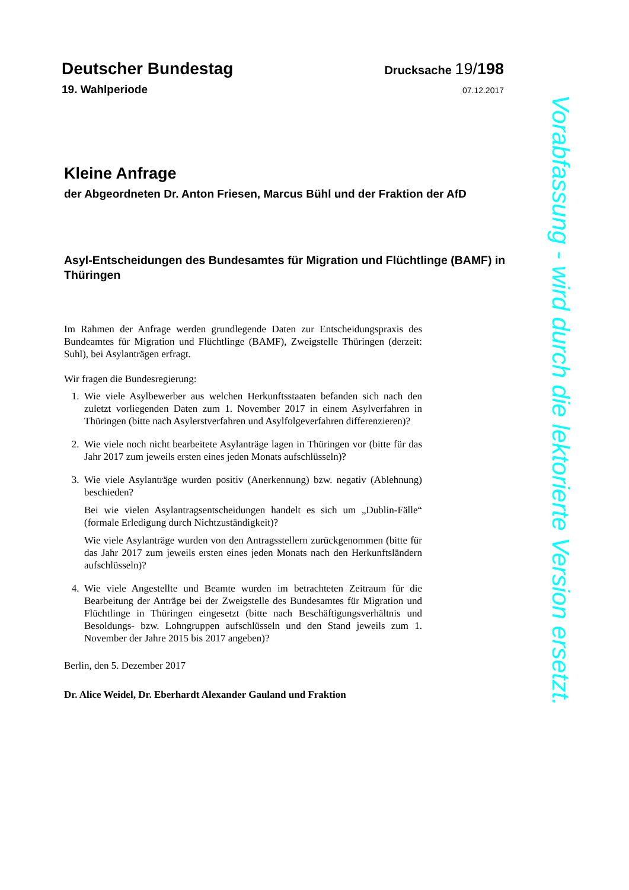Deutscher Bundestag
Drucksache 19/198
19. Wahlperiode
07.12.2017
Kleine Anfrage
der Abgeordneten Dr. Anton Friesen, Marcus Bühl und der Fraktion der AfD
Asyl-Entscheidungen des Bundesamtes für Migration und Flüchtlinge (BAMF) in Thüringen
Im Rahmen der Anfrage werden grundlegende Daten zur Entscheidungspraxis des Bundeamtes für Migration und Flüchtlinge (BAMF), Zweigstelle Thüringen (derzeit: Suhl), bei Asylanträgen erfragt.
Wir fragen die Bundesregierung:
1. Wie viele Asylbewerber aus welchen Herkunftsstaaten befanden sich nach den zuletzt vorliegenden Daten zum 1. November 2017 in einem Asylverfahren in Thüringen (bitte nach Asylerstverfahren und Asylfolgeverfahren differenzieren)?
2. Wie viele noch nicht bearbeitete Asylanträge lagen in Thüringen vor (bitte für das Jahr 2017 zum jeweils ersten eines jeden Monats aufschlüsseln)?
3. Wie viele Asylanträge wurden positiv (Anerkennung) bzw. negativ (Ablehnung) beschieden?
Bei wie vielen Asylantragsentscheidungen handelt es sich um „Dublin-Fälle“ (formale Erledigung durch Nichtzuständigkeit)?
Wie viele Asylanträge wurden von den Antragsstellern zurückgenommen (bitte für das Jahr 2017 zum jeweils ersten eines jeden Monats nach den Herkunftsländern aufschlüsseln)?
4. Wie viele Angestellte und Beamte wurden im betrachteten Zeitraum für die Bearbeitung der Anträge bei der Zweigstelle des Bundesamtes für Migration und Flüchtlinge in Thüringen eingesetzt (bitte nach Beschäftigungsverhältnis und Besoldungs- bzw. Lohngruppen aufschlüsseln und den Stand jeweils zum 1. November der Jahre 2015 bis 2017 angeben)?
Berlin, den 5. Dezember 2017
Dr. Alice Weidel, Dr. Eberhardt Alexander Gauland und Fraktion
Vorabfassung - wird durch die lektorierte Version ersetzt.